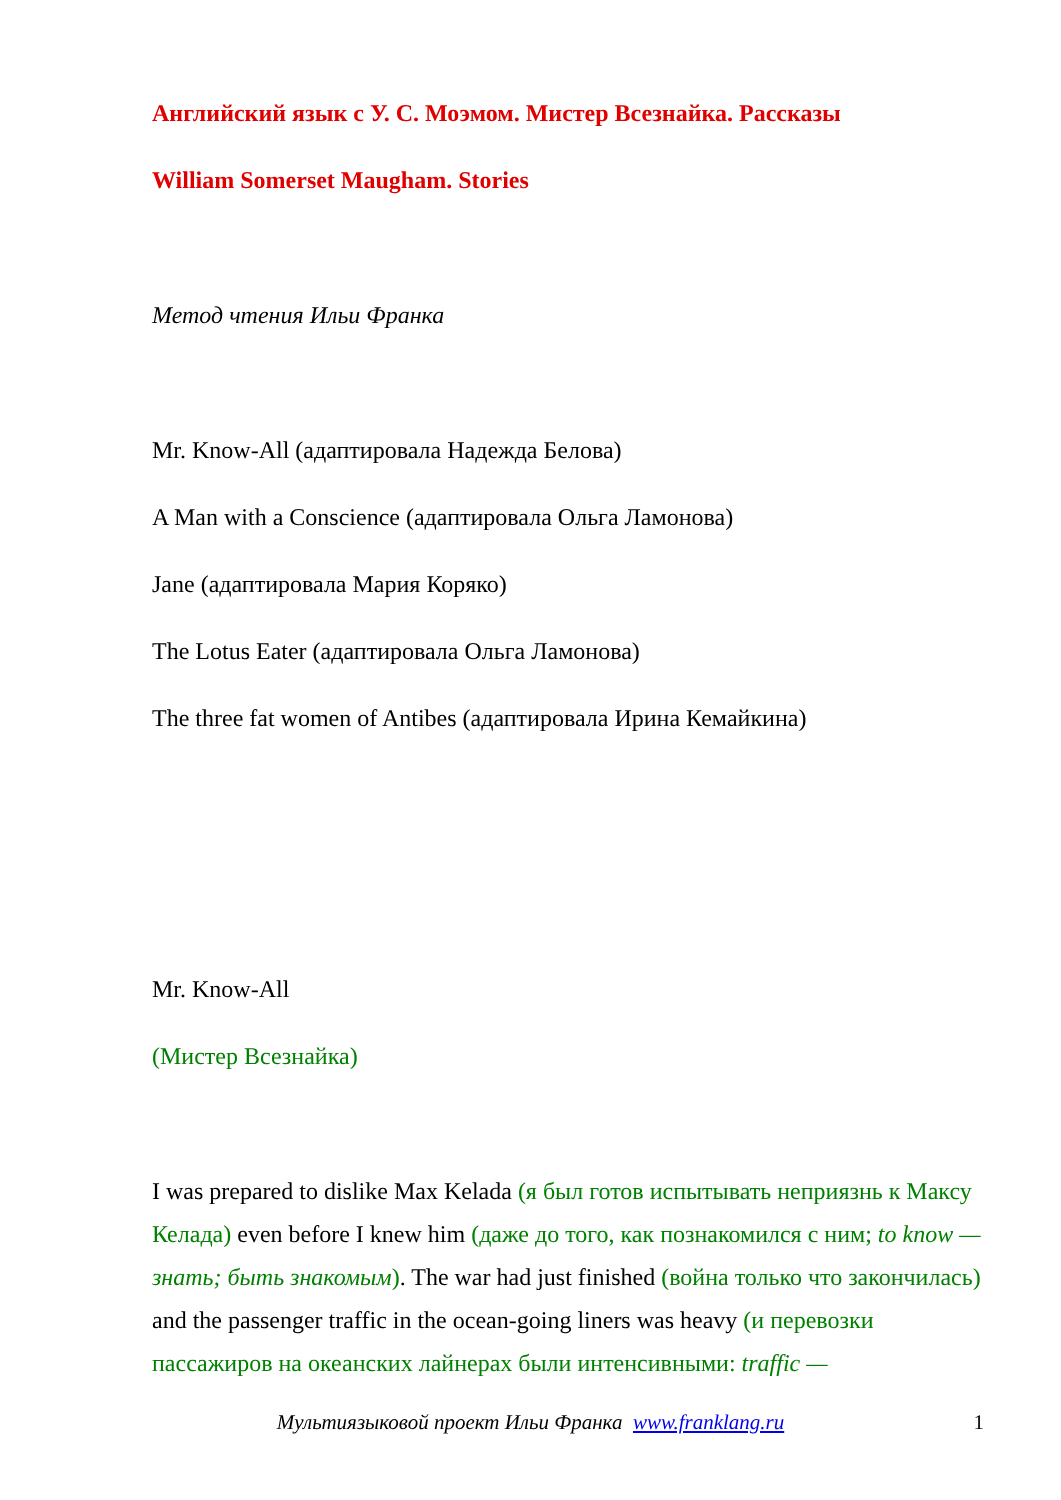Английский язык с У. С. Моэмом. Мистер Всезнайка. Рассказы
William Somerset Maugham. Stories
Метод чтения Ильи Франка
Mr. Know-All (адаптировала Надежда Белова)
A Man with a Conscience (адаптировала Ольга Ламонова)
Jane (адаптировала Мария Коряко)
The Lotus Eater (адаптировала Ольга Ламонова)
The three fat women of Antibes (адаптировала Ирина Кемайкина)
Mr. Know-All
(Мистер Всезнайка)
I was prepared to dislike Max Kelada (я был готов испытывать неприязнь к Максу Келада) even before I knew him (даже до того, как познакомился с ним; to know — знать; быть знакомым). The war had just finished (война только что закончилась) and the passenger traffic in the ocean-going liners was heavy (и перевозки пассажиров на океанских лайнерах были интенсивными: traffic —
Мультиязыковой проект Ильи Франка www.franklang.ru
1